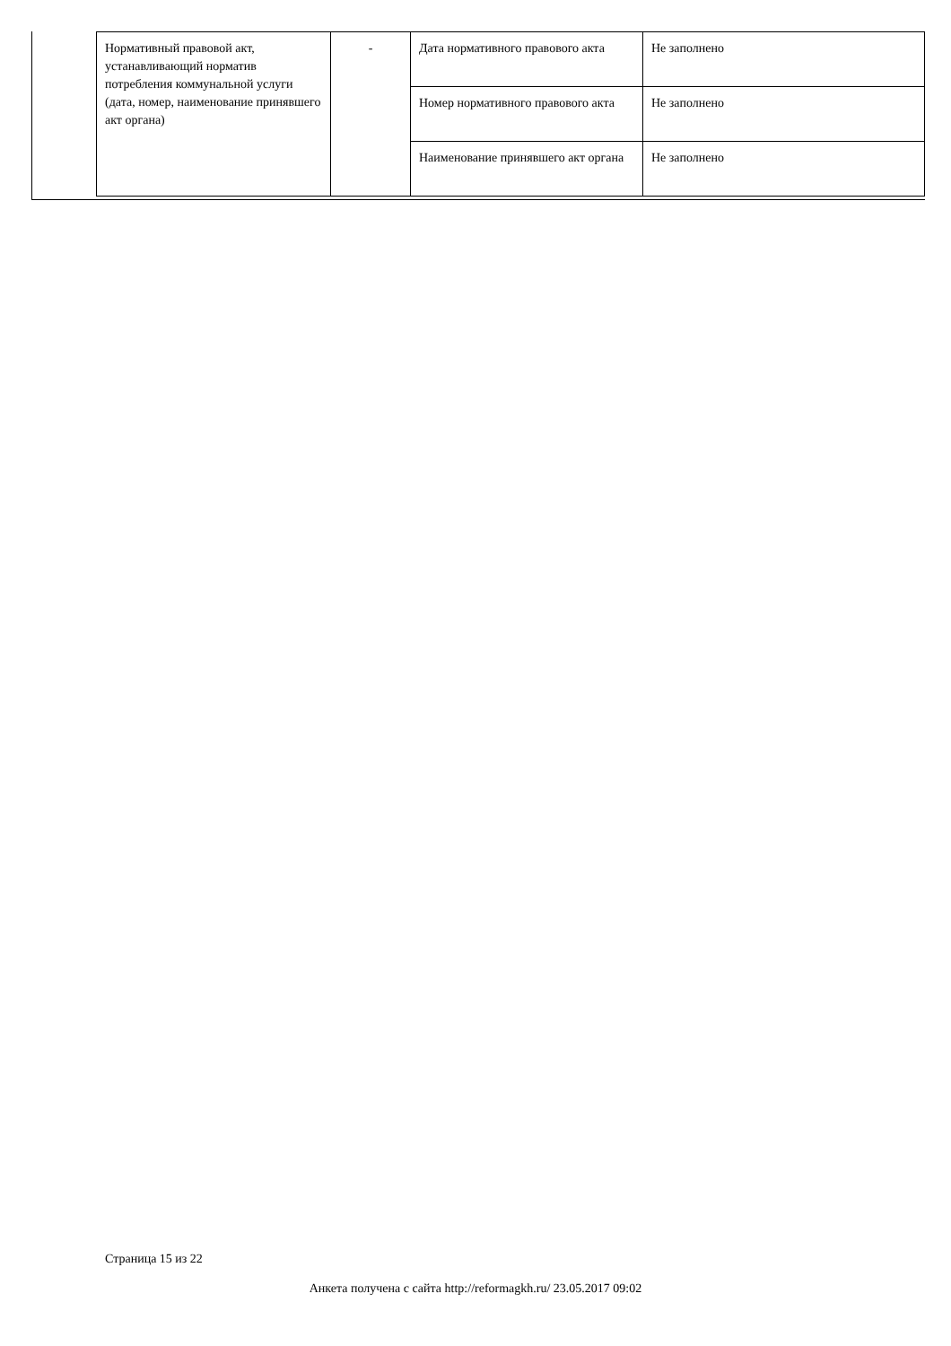| Нормативный правовой акт, устанавливающий норматив потребления коммунальной услуги (дата, номер, наименование принявшего акт органа) | - | Дата нормативного правового акта | Не заполнено |
| | | Номер нормативного правового акта | Не заполнено |
| | | Наименование принявшего акт органа | Не заполнено |
Страница 15 из 22
Анкета получена с сайта http://reformagkh.ru/ 23.05.2017 09:02